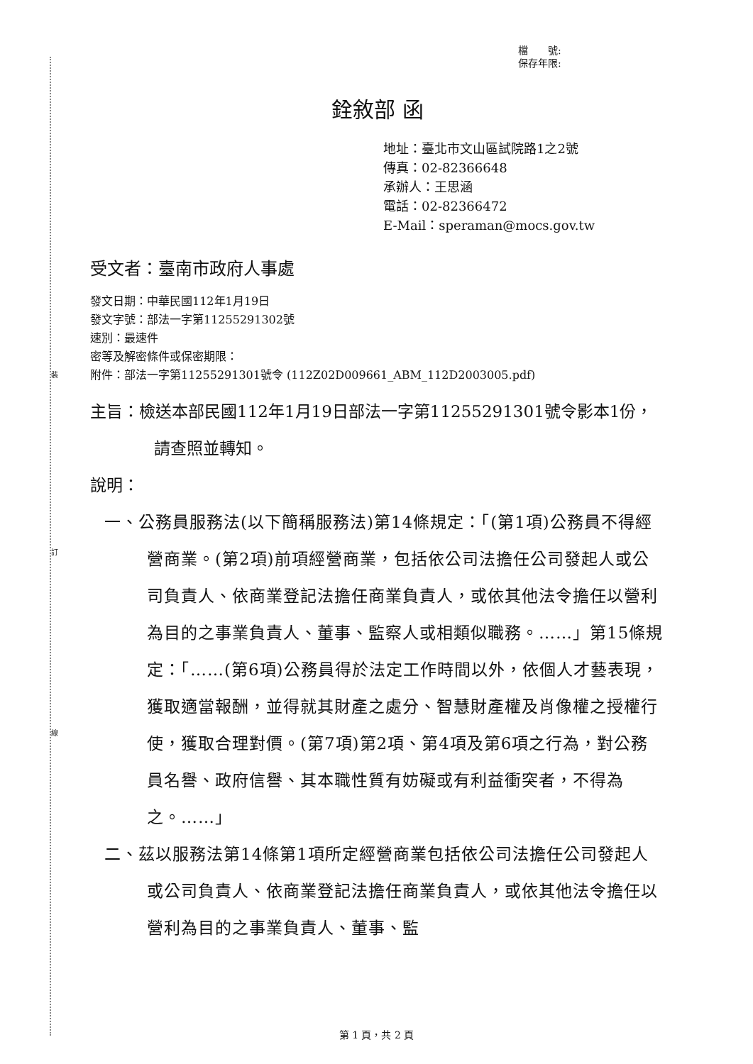裝
訂
線
檔　　號:
保存年限:
銓敘部 函
地址：臺北市文山區試院路1之2號
傳真：02-82366648
承辦人：王思涵
電話：02-82366472
E-Mail：speraman@mocs.gov.tw
受文者：臺南市政府人事處
發文日期：中華民國112年1月19日
發文字號：部法一字第11255291302號
速別：最速件
密等及解密條件或保密期限：
附件：部法一字第11255291301號令 (112Z02D009661_ABM_112D2003005.pdf)
主旨：檢送本部民國112年1月19日部法一字第11255291301號令影本1份，請查照並轉知。
說明：
一、公務員服務法(以下簡稱服務法)第14條規定：「(第1項)公務員不得經營商業。(第2項)前項經營商業，包括依公司法擔任公司發起人或公司負責人、依商業登記法擔任商業負責人，或依其他法令擔任以營利為目的之事業負責人、董事、監察人或相類似職務。……」第15條規定：「……(第6項)公務員得於法定工作時間以外，依個人才藝表現，獲取適當報酬，並得就其財產之處分、智慧財產權及肖像權之授權行使，獲取合理對價。(第7項)第2項、第4項及第6項之行為，對公務員名譽、政府信譽、其本職性質有妨礙或有利益衝突者，不得為之。……」
二、茲以服務法第14條第1項所定經營商業包括依公司法擔任公司發起人或公司負責人、依商業登記法擔任商業負責人，或依其他法令擔任以營利為目的之事業負責人、董事、監
第 1 頁，共 2 頁